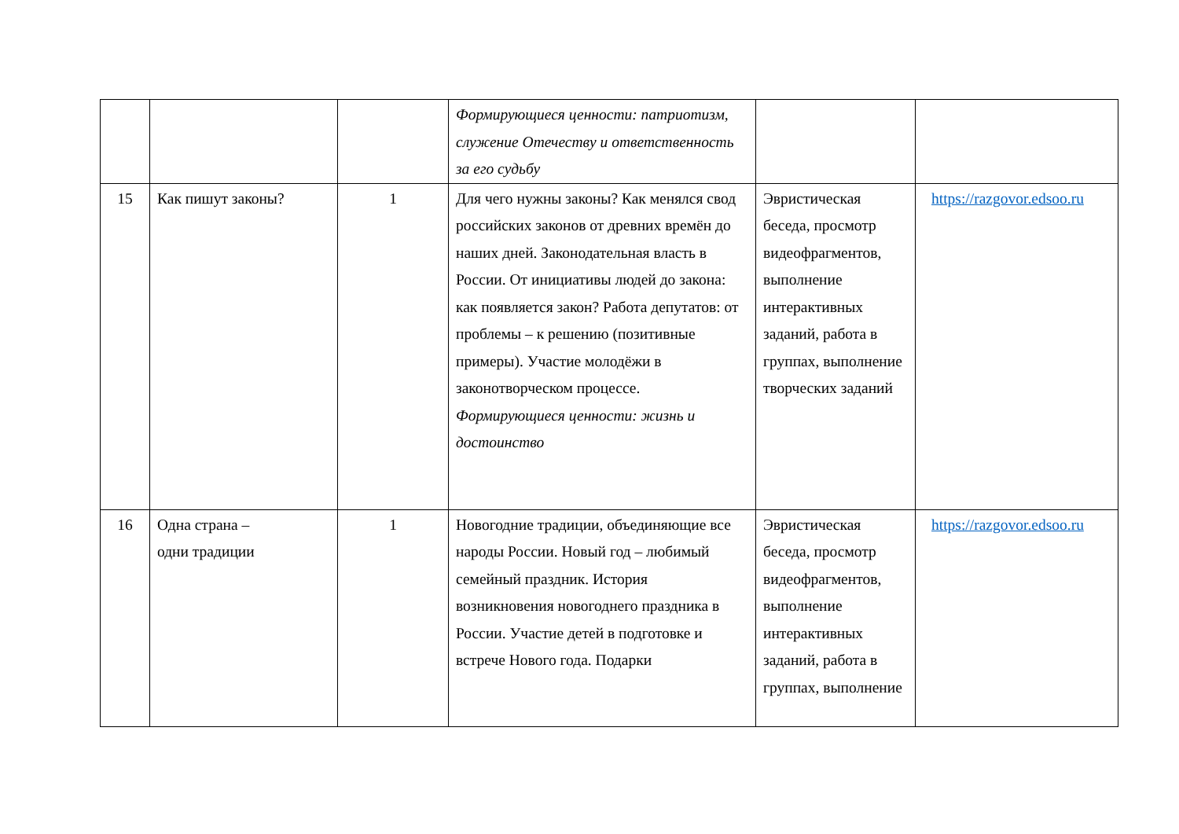| | | | Формирующиеся ценности: патриотизм, служение Отечеству и ответственность за его судьбу | | |
| 15 | Как пишут законы? | 1 | Для чего нужны законы? Как менялся свод российских законов от древних времён до наших дней. Законодательная власть в России. От инициативы людей до закона: как появляется закон? Работа депутатов: от проблемы – к решению (позитивные примеры). Участие молодёжи в законотворческом процессе. Формирующиеся ценности: жизнь и достоинство | Эвристическая беседа, просмотр видеофрагментов, выполнение интерактивных заданий, работа в группах, выполнение творческих заданий | https://razgovor.edsoo.ru |
| 16 | Одна страна – одни традиции | 1 | Новогодние традиции, объединяющие все народы России. Новый год – любимый семейный праздник. История возникновения новогоднего праздника в России. Участие детей в подготовке и встрече Нового года. Подарки | Эвристическая беседа, просмотр видеофрагментов, выполнение интерактивных заданий, работа в группах, выполнение | https://razgovor.edsoo.ru |